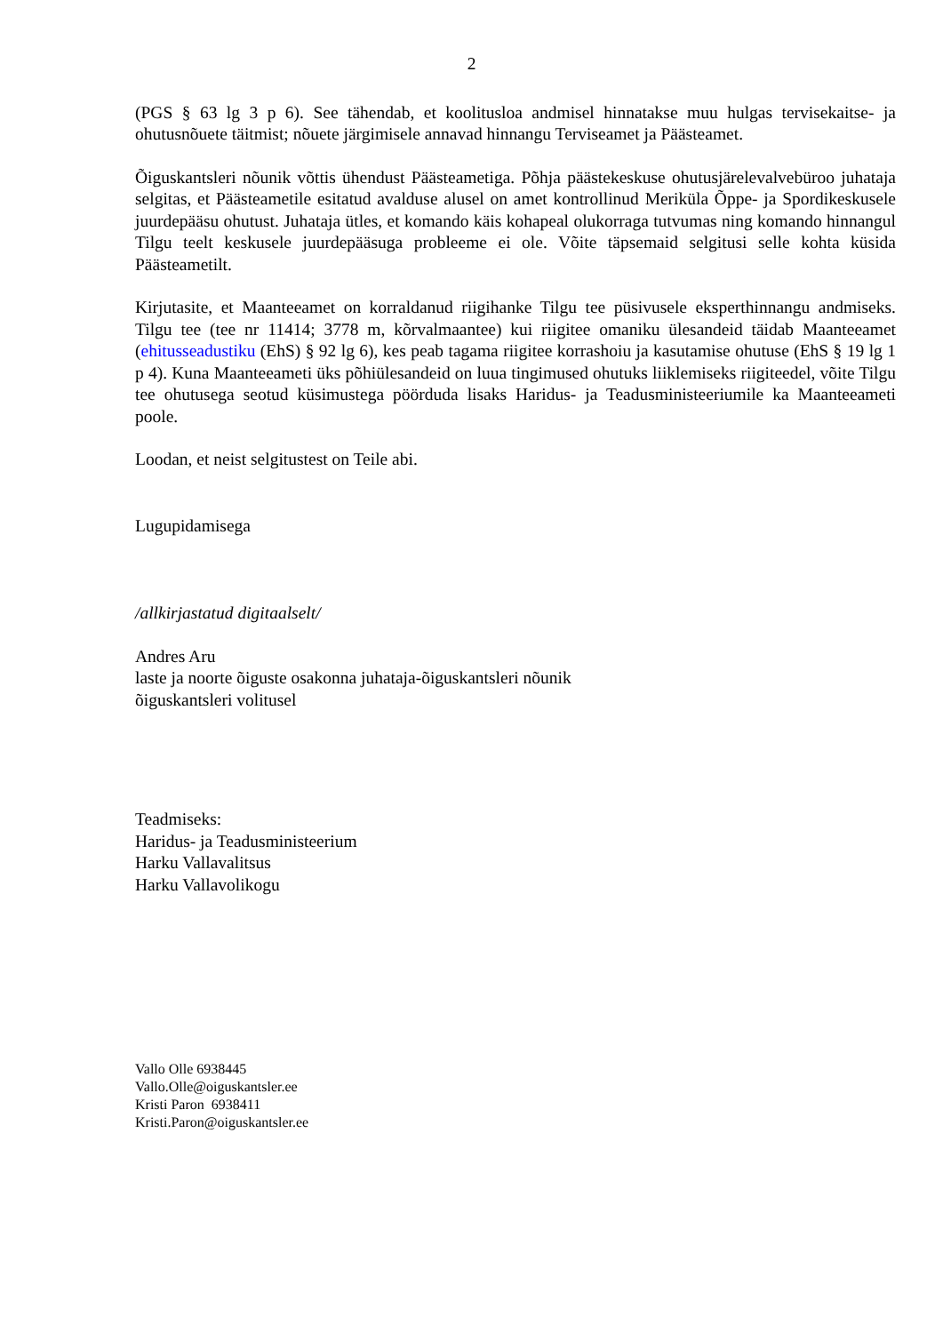2
(PGS § 63 lg 3 p 6). See tähendab, et koolitusloa andmisel hinnatakse muu hulgas tervisekaitse- ja ohutusnõuete täitmist; nõuete järgimisele annavad hinnangu Terviseamet ja Päästeamet.
Õiguskantsleri nõunik võttis ühendust Päästeametiga. Põhja päästekeskuse ohutusjärelevalvebüroo juhataja selgitas, et Päästeametile esitatud avalduse alusel on amet kontrollinud Meriküla Õppe- ja Spordikeskusele juurdepääsu ohutust. Juhataja ütles, et komando käis kohapeal olukorraga tutvumas ning komando hinnangul Tilgu teelt keskusele juurdepääsuga probleeme ei ole. Võite täpsemaid selgitusi selle kohta küsida Päästeametilt.
Kirjutasite, et Maanteeamet on korraldanud riigihanke Tilgu tee püsivusele eksperthinnangu andmiseks. Tilgu tee (tee nr 11414; 3778 m, kõrvalmaantee) kui riigitee omaniku ülesandeid täidab Maanteeamet (ehitusseadustiku (EhS) § 92 lg 6), kes peab tagama riigitee korrashoiu ja kasutamise ohutuse (EhS § 19 lg 1 p 4). Kuna Maanteeameti üks põhiülesandeid on luua tingimused ohutuks liiklemiseks riigiteedel, võite Tilgu tee ohutusega seotud küsimustega pöörduda lisaks Haridus- ja Teadusministeeriumile ka Maanteeameti poole.
Loodan, et neist selgitustest on Teile abi.
Lugupidamisega
/allkirjastatud digitaalselt/
Andres Aru
laste ja noorte õiguste osakonna juhataja-õiguskantsleri nõunik
õiguskantsleri volitusel
Teadmiseks:
Haridus- ja Teadusministeerium
Harku Vallavalitsus
Harku Vallavolikogu
Vallo Olle 6938445
Vallo.Olle@oiguskantsler.ee
Kristi Paron 6938411
Kristi.Paron@oiguskantsler.ee